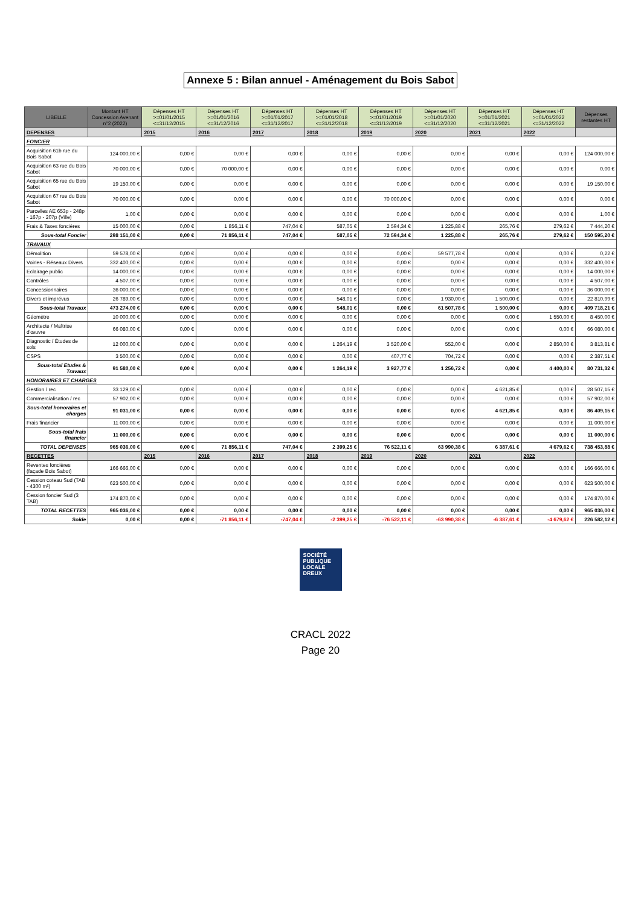Annexe 5 : Bilan annuel - Aménagement du Bois Sabot
| LIBELLE | Montant HT Concession Avenant n°2 (2022) | Dépenses HT >=01/01/2015 <=31/12/2015 | Dépenses HT >=01/01/2016 <=31/12/2016 | Dépenses HT >=01/01/2017 <=31/12/2017 | Dépenses HT >=01/01/2018 <=31/12/2018 | Dépenses HT >=01/01/2019 <=31/12/2019 | Dépenses HT >=01/01/2020 <=31/12/2020 | Dépenses HT >=01/01/2021 <=31/12/2021 | Dépenses HT >=01/01/2022 <=31/12/2022 | Dépenses restantes HT |
| --- | --- | --- | --- | --- | --- | --- | --- | --- | --- | --- |
| DEPENSES | | 2015 | 2016 | 2017 | 2018 | 2019 | 2020 | 2021 | 2022 | |
| FONCIER | | | | | | | | | | |
| Acquisition 61b rue du Bois Sabot | 124 000,00 € | 0,00 € | 0,00 € | 0,00 € | 0,00 € | 0,00 € | 0,00 € | 0,00 € | 0,00 € | 124 000,00 € |
| Acquisition 63 rue du Bois Sabot | 70 000,00 € | 0,00 € | 70 000,00 € | 0,00 € | 0,00 € | 0,00 € | 0,00 € | 0,00 € | 0,00 € | 0,00 € |
| Acquisition 65 rue du Bois Sabot | 19 150,00 € | 0,00 € | 0,00 € | 0,00 € | 0,00 € | 0,00 € | 0,00 € | 0,00 € | 0,00 € | 19 150,00 € |
| Acquisition 67 rue du Bois Sabot | 70 000,00 € | 0,00 € | 0,00 € | 0,00 € | 0,00 € | 70 000,00 € | 0,00 € | 0,00 € | 0,00 € | 0,00 € |
| Parcelles AE 653p - 248p - 167p - 207p (Ville) | 1,00 € | 0,00 € | 0,00 € | 0,00 € | 0,00 € | 0,00 € | 0,00 € | 0,00 € | 0,00 € | 1,00 € |
| Frais & Taxes foncières | 15 000,00 € | 0,00 € | 1 856,11 € | 747,04 € | 587,05 € | 2 594,34 € | 1 225,88 € | 265,76 € | 279,62 € | 7 444,20 € |
| Sous-total Foncier | 298 151,00 € | 0,00 € | 71 856,11 € | 747,04 € | 587,05 € | 72 594,34 € | 1 225,88 € | 265,76 € | 279,62 € | 150 595,20 € |
| TRAVAUX | | | | | | | | | | |
| Démolition | 59 578,00 € | 0,00 € | 0,00 € | 0,00 € | 0,00 € | 0,00 € | 59 577,78 € | 0,00 € | 0,00 € | 0,22 € |
| Voiries - Réseaux Divers | 332 400,00 € | 0,00 € | 0,00 € | 0,00 € | 0,00 € | 0,00 € | 0,00 € | 0,00 € | 0,00 € | 332 400,00 € |
| Eclairage public | 14 000,00 € | 0,00 € | 0,00 € | 0,00 € | 0,00 € | 0,00 € | 0,00 € | 0,00 € | 0,00 € | 14 000,00 € |
| Contrôles | 4 507,00 € | 0,00 € | 0,00 € | 0,00 € | 0,00 € | 0,00 € | 0,00 € | 0,00 € | 0,00 € | 4 507,00 € |
| Concessionnaires | 36 000,00 € | 0,00 € | 0,00 € | 0,00 € | 0,00 € | 0,00 € | 0,00 € | 0,00 € | 0,00 € | 36 000,00 € |
| Divers et imprévus | 26 789,00 € | 0,00 € | 0,00 € | 0,00 € | 548,01 € | 0,00 € | 1 930,00 € | 1 500,00 € | 0,00 € | 22 810,99 € |
| Sous-total Travaux | 473 274,00 € | 0,00 € | 0,00 € | 0,00 € | 548,01 € | 0,00 € | 61 507,78 € | 1 500,00 € | 0,00 € | 409 718,21 € |
| Géomètre | 10 000,00 € | 0,00 € | 0,00 € | 0,00 € | 0,00 € | 0,00 € | 0,00 € | 0,00 € | 1 550,00 € | 8 450,00 € |
| Architecte / Maîtrise d'œuvre | 66 080,00 € | 0,00 € | 0,00 € | 0,00 € | 0,00 € | 0,00 € | 0,00 € | 0,00 € | 0,00 € | 66 080,00 € |
| Diagnostic / Études de sols | 12 000,00 € | 0,00 € | 0,00 € | 0,00 € | 1 264,19 € | 3 520,00 € | 552,00 € | 0,00 € | 2 850,00 € | 3 813,81 € |
| CSPS | 3 500,00 € | 0,00 € | 0,00 € | 0,00 € | 0,00 € | 407,77 € | 704,72 € | 0,00 € | 0,00 € | 2 387,51 € |
| Sous-total Etudes & Travaux | 91 580,00 € | 0,00 € | 0,00 € | 0,00 € | 1 264,19 € | 3 927,77 € | 1 256,72 € | 0,00 € | 4 400,00 € | 80 731,32 € |
| HONORAIRES ET CHARGES | | | | | | | | | | |
| Gestion / rec | 33 129,00 € | 0,00 € | 0,00 € | 0,00 € | 0,00 € | 0,00 € | 0,00 € | 4 621,85 € | 0,00 € | 28 507,15 € |
| Commercialisation / rec | 57 902,00 € | 0,00 € | 0,00 € | 0,00 € | 0,00 € | 0,00 € | 0,00 € | 0,00 € | 0,00 € | 57 902,00 € |
| Sous-total honoraires et charges | 91 031,00 € | 0,00 € | 0,00 € | 0,00 € | 0,00 € | 0,00 € | 0,00 € | 4 621,85 € | 0,00 € | 86 409,15 € |
| Frais financier | 11 000,00 € | 0,00 € | 0,00 € | 0,00 € | 0,00 € | 0,00 € | 0,00 € | 0,00 € | 0,00 € | 11 000,00 € |
| Sous-total frais financier | 11 000,00 € | 0,00 € | 0,00 € | 0,00 € | 0,00 € | 0,00 € | 0,00 € | 0,00 € | 0,00 € | 11 000,00 € |
| TOTAL DEPENSES | 965 036,00 € | 0,00 € | 71 856,11 € | 747,04 € | 2 399,25 € | 76 522,11 € | 63 990,38 € | 6 387,61 € | 4 679,62 € | 738 453,88 € |
| RECETTES | | 2015 | 2016 | 2017 | 2018 | 2019 | 2020 | 2021 | 2022 | |
| Reventes foncières (façade Bois Sabot) | 166 666,00 € | 0,00 € | 0,00 € | 0,00 € | 0,00 € | 0,00 € | 0,00 € | 0,00 € | 0,00 € | 166 666,00 € |
| Cession coteau Sud (TAB - 4300 m²) | 623 500,00 € | 0,00 € | 0,00 € | 0,00 € | 0,00 € | 0,00 € | 0,00 € | 0,00 € | 0,00 € | 623 500,00 € |
| Cession foncier Sud (3 TAB) | 174 870,00 € | 0,00 € | 0,00 € | 0,00 € | 0,00 € | 0,00 € | 0,00 € | 0,00 € | 0,00 € | 174 870,00 € |
| TOTAL RECETTES | 965 036,00 € | 0,00 € | 0,00 € | 0,00 € | 0,00 € | 0,00 € | 0,00 € | 0,00 € | 0,00 € | 965 036,00 € |
| Solde | 0,00 € | 0,00 € | -71 856,11 € | -747,04 € | -2 399,25 € | -76 522,11 € | -63 990,38 € | -6 387,61 € | -4 679,62 € | 226 582,12 € |
SOCIÉTÉ
PUBLIQUE
LOCALE
DREUX
CRACL 2022
Page 20